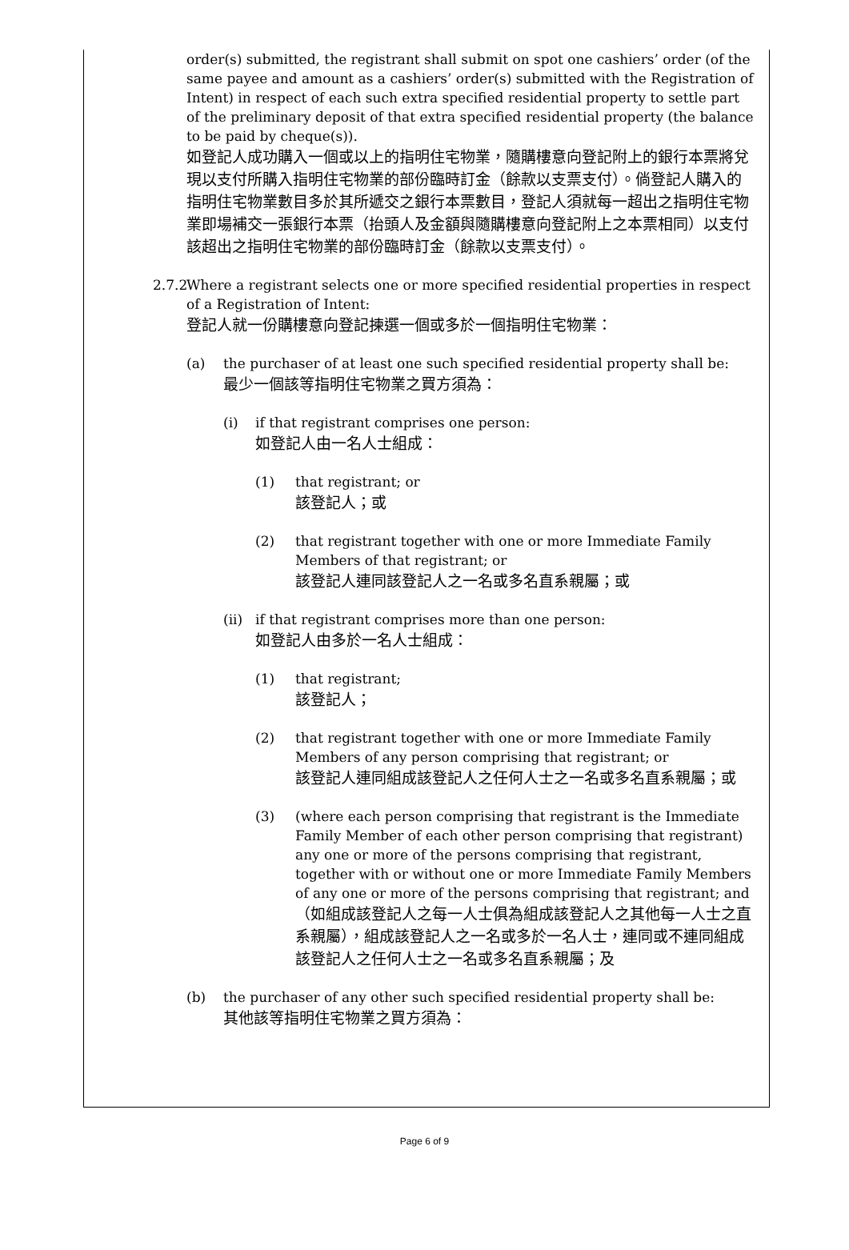order(s) submitted, the registrant shall submit on spot one cashiers’ order (of the same payee and amount as a cashiers’ order(s) submitted with the Registration of Intent) in respect of each such extra specified residential property to settle part of the preliminary deposit of that extra specified residential property (the balance to be paid by cheque(s)).
如登記人成功購入一個或以上的指明住宅物業，隨購樓意向登記附上的銀行本票將兌現以支付所購入指明住宅物業的部份臨時訂金（餘款以支票支付）。倘登記人購入的指明住宅物業數目多於其所遞交之銀行本票數目，登記人須就每一超出之指明住宅物業即場補交一張銀行本票（抬頭人及金額與隨購樓意向登記附上之本票相同）以支付該超出之指明住宅物業的部份臨時訂金（餘款以支票支付）。
2.7.2
Where a registrant selects one or more specified residential properties in respect of a Registration of Intent:
登記人就一份購樓意向登記揀選一個或多於一個指明住宅物業：
(a) the purchaser of at least one such specified residential property shall be:
最少一個該等指明住宅物業之買方須為：
(i) if that registrant comprises one person:
如登記人由一名人士組成：
(1) that registrant; or
該登記人；或
(2) that registrant together with one or more Immediate Family Members of that registrant; or
該登記人連同該登記人之一名或多名直系親屬；或
(ii)
if that registrant comprises more than one person:
如登記人由多於一名人士組成：
(1) that registrant;
該登記人；
(2) that registrant together with one or more Immediate Family Members of any person comprising that registrant; or
該登記人連同組成該登記人之任何人士之一名或多名直系親屬；或
(3) (where each person comprising that registrant is the Immediate Family Member of each other person comprising that registrant) any one or more of the persons comprising that registrant, together with or without one or more Immediate Family Members of any one or more of the persons comprising that registrant; and
（如組成該登記人之每一人士俱為組成該登記人之其他每一人士之直系親屬），組成該登記人之一名或多於一名人士，連同或不連同組成該登記人之任何人士之一名或多名直系親屬；及
(b) the purchaser of any other such specified residential property shall be:
其他該等指明住宅物業之買方須為：
Page 6 of 9